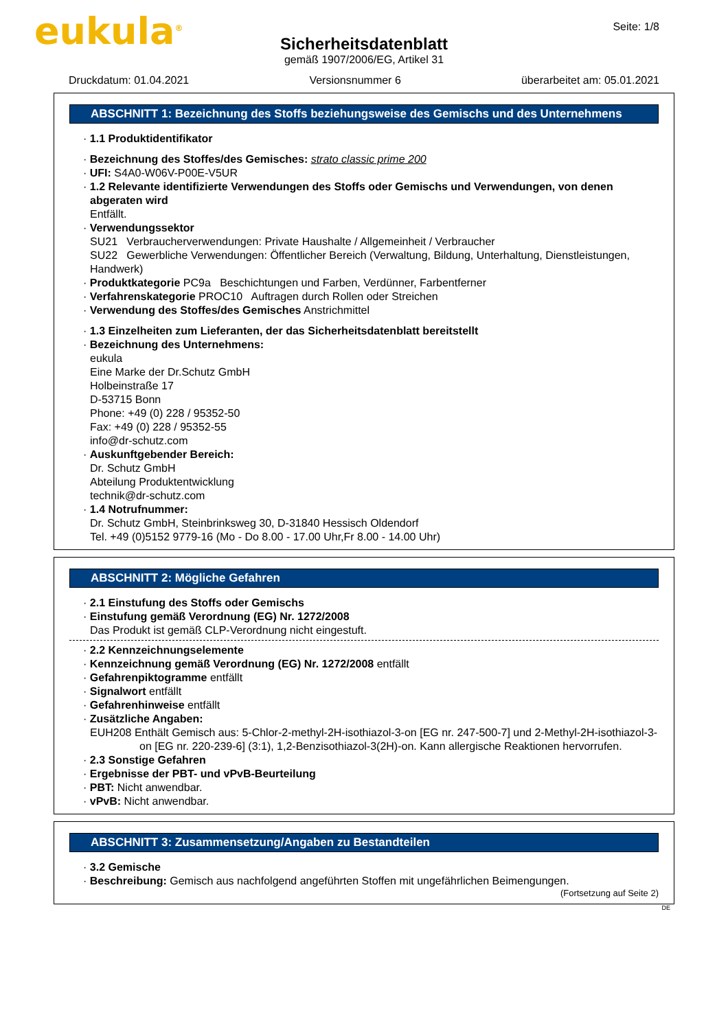eukula<sup>®</sup> Seite: 1/8
Sicherheitsdatenblatt
gemäß 1907/2006/EG, Artikel 31
Druckdatum: 01.04.2021 Versionsnummer 6 überarbeitet am: 05.01.2021
ABSCHNITT 1: Bezeichnung des Stoffs beziehungsweise des Gemischs und des Unternehmens
· 1.1 Produktidentifikator
· Bezeichnung des Stoffes/des Gemisches: strato classic prime 200
· UFI: S4A0-W06V-P00E-V5UR
· 1.2 Relevante identifizierte Verwendungen des Stoffs oder Gemischs und Verwendungen, von denen abgeraten wird
Entfällt.
· Verwendungssektor
SU21 Verbraucherverwendungen: Private Haushalte / Allgemeinheit / Verbraucher
SU22 Gewerbliche Verwendungen: Öffentlicher Bereich (Verwaltung, Bildung, Unterhaltung, Dienstleistungen, Handwerk)
· Produktkategorie PC9a Beschichtungen und Farben, Verdünner, Farbentferner
· Verfahrenskategorie PROC10 Auftragen durch Rollen oder Streichen
· Verwendung des Stoffes/des Gemisches Anstrichmittel
· 1.3 Einzelheiten zum Lieferanten, der das Sicherheitsdatenblatt bereitstellt
· Bezeichnung des Unternehmens:
eukula
Eine Marke der Dr.Schutz GmbH
Holbeinstraße 17
D-53715 Bonn
Phone: +49 (0) 228 / 95352-50
Fax: +49 (0) 228 / 95352-55
info@dr-schutz.com
· Auskunftgebender Bereich:
Dr. Schutz GmbH
Abteilung Produktentwicklung
technik@dr-schutz.com
· 1.4 Notrufnummer:
Dr. Schutz GmbH, Steinbrinksweg 30, D-31840 Hessisch Oldendorf
Tel. +49 (0)5152 9779-16 (Mo - Do 8.00 - 17.00 Uhr,Fr 8.00 - 14.00 Uhr)
ABSCHNITT 2: Mögliche Gefahren
· 2.1 Einstufung des Stoffs oder Gemischs
· Einstufung gemäß Verordnung (EG) Nr. 1272/2008
Das Produkt ist gemäß CLP-Verordnung nicht eingestuft.
· 2.2 Kennzeichnungselemente
· Kennzeichnung gemäß Verordnung (EG) Nr. 1272/2008 entfällt
· Gefahrenpiktogramme entfällt
· Signalwort entfällt
· Gefahrenhinweise entfällt
· Zusätzliche Angaben:
EUH208 Enthält Gemisch aus: 5-Chlor-2-methyl-2H-isothiazol-3-on [EG nr. 247-500-7] und 2-Methyl-2H-isothiazol-3-on [EG nr. 220-239-6] (3:1), 1,2-Benzisothiazol-3(2H)-on. Kann allergische Reaktionen hervorrufen.
· 2.3 Sonstige Gefahren
· Ergebnisse der PBT- und vPvB-Beurteilung
· PBT: Nicht anwendbar.
· vPvB: Nicht anwendbar.
ABSCHNITT 3: Zusammensetzung/Angaben zu Bestandteilen
· 3.2 Gemische
· Beschreibung: Gemisch aus nachfolgend angeführten Stoffen mit ungefährlichen Beimengungen.
(Fortsetzung auf Seite 2)
DE